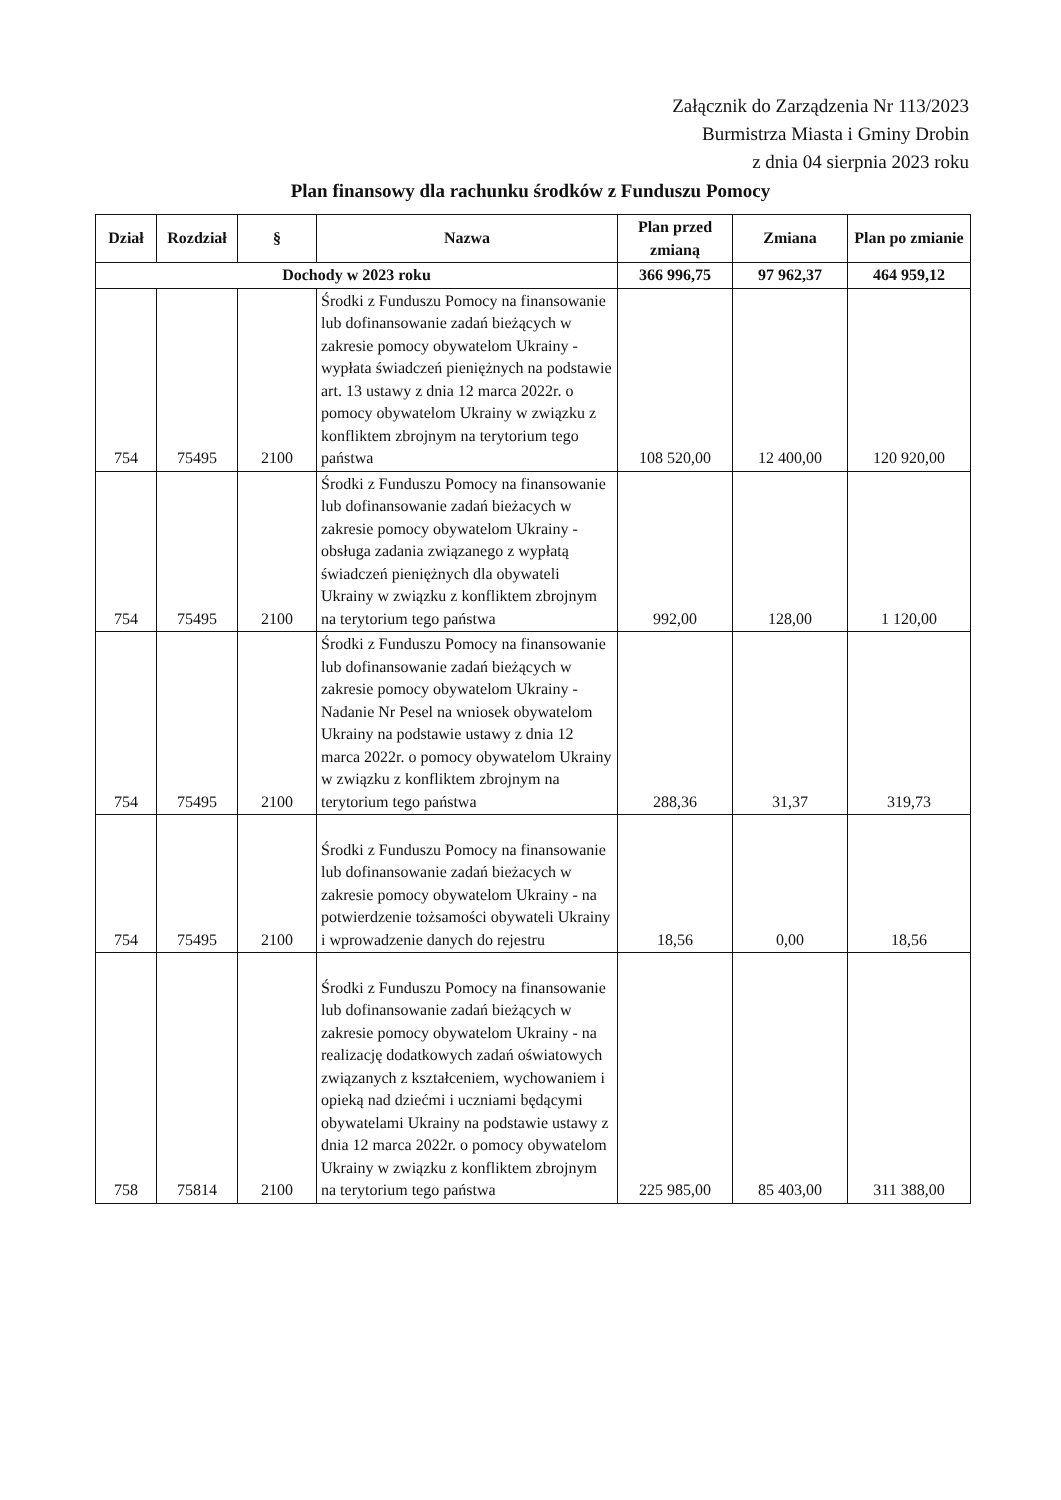Załącznik do Zarządzenia Nr 113/2023
Burmistrza Miasta i Gminy Drobin
z dnia 04 sierpnia 2023 roku
Plan finansowy dla rachunku środków z Funduszu Pomocy
| Dział | Rozdział | § | Nazwa | Plan przed zmianą | Zmiana | Plan po zmianie |
| --- | --- | --- | --- | --- | --- | --- |
| Dochody w 2023 roku | | | | 366 996,75 | 97 962,37 | 464 959,12 |
| 754 | 75495 | 2100 | Środki z Funduszu Pomocy na finansowanie lub dofinansowanie zadań bieżących w zakresie pomocy obywatelom Ukrainy - wypłata świadczeń pieniężnych na podstawie art. 13 ustawy z dnia 12 marca 2022r. o pomocy obywatelom Ukrainy w związku z konfliktem zbrojnym na terytorium tego państwa | 108 520,00 | 12 400,00 | 120 920,00 |
| 754 | 75495 | 2100 | Środki z Funduszu Pomocy na finansowanie lub dofinansowanie zadań bieżacych w zakresie pomocy obywatelom Ukrainy - obsługa zadania związanego z wypłatą świadczeń pieniężnych dla obywateli Ukrainy w związku z konfliktem zbrojnym na terytorium tego państwa | 992,00 | 128,00 | 1 120,00 |
| 754 | 75495 | 2100 | Środki z Funduszu Pomocy na finansowanie lub dofinansowanie zadań bieżących w zakresie pomocy obywatelom Ukrainy - Nadanie Nr Pesel na wniosek obywatelom Ukrainy na podstawie ustawy z dnia 12 marca 2022r. o pomocy obywatelom Ukrainy w związku z konfliktem zbrojnym na terytorium tego państwa | 288,36 | 31,37 | 319,73 |
| 754 | 75495 | 2100 | Środki z Funduszu Pomocy na finansowanie lub dofinansowanie zadań bieżacych w zakresie pomocy obywatelom Ukrainy - na potwierdzenie tożsamości obywateli Ukrainy i wprowadzenie danych do rejestru | 18,56 | 0,00 | 18,56 |
| 758 | 75814 | 2100 | Środki z Funduszu Pomocy na finansowanie lub dofinansowanie zadań bieżących w zakresie pomocy obywatelom Ukrainy - na realizację dodatkowych zadań oświatowych związanych z kształceniem, wychowaniem i opieką nad dziećmi i uczniami będącymi obywatelami Ukrainy na podstawie ustawy z dnia 12 marca 2022r. o pomocy obywatelom Ukrainy w związku z konfliktem zbrojnym na terytorium tego państwa | 225 985,00 | 85 403,00 | 311 388,00 |